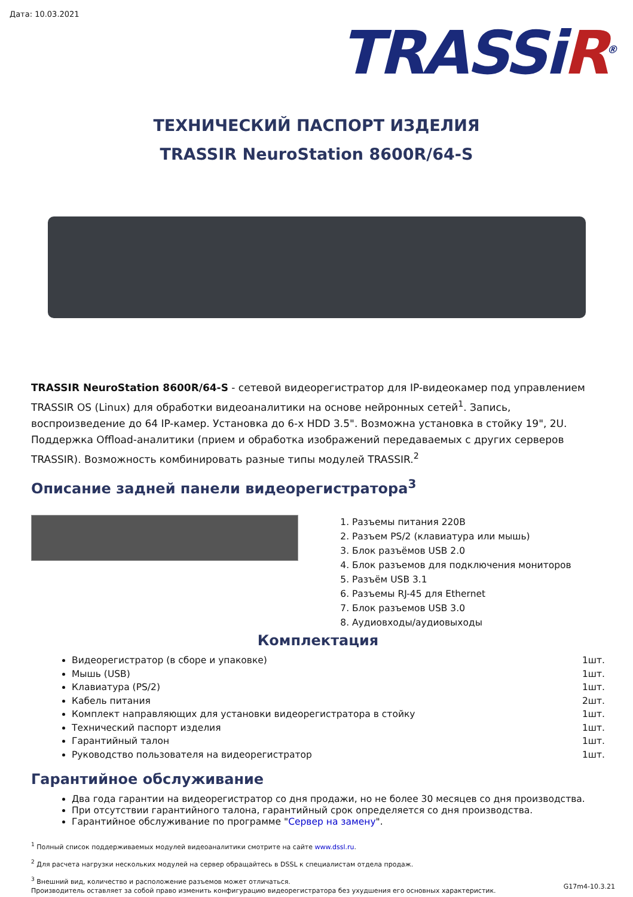Дата: 10.03.2021
TRASSiR<sup>®</sup>
ТЕХНИЧЕСКИЙ ПАСПОРТ ИЗДЕЛИЯ
TRASSIR NeuroStation 8600R/64-S
TRASSIR NeuroStation 8600R/64-S - сетевой видеорегистратор для IP-видеокамер под управлением TRASSIR OS (Linux) для обработки видеоаналитики на основе нейронных сетей<sup>1</sup>. Запись, воспроизведение до 64 IP-камер. Установка до 6-х HDD 3.5". Возможна установка в стойку 19", 2U. Поддержка Offload-аналитики (прием и обработка изображений передаваемых с других серверов TRASSIR). Возможность комбинировать разные типы модулей TRASSIR.<sup>2</sup>
Описание задней панели видеорегистратора<sup>3</sup>
1. Разъемы питания 220В
2. Разъем PS/2 (клавиатура или мышь)
3. Блок разъёмов USB 2.0
4. Блок разъемов для подключения мониторов
5. Разъём USB 3.1
6. Разъемы RJ-45 для Ethernet
7. Блок разъемов USB 3.0
8. Аудиовходы/аудиовыходы
Комплектация
Видеорегистратор (в сборе и упаковке) 1шт.
Мышь (USB) 1шт.
Клавиатура (PS/2) 1шт.
Кабель питания 2шт.
Комплект направляющих для установки видеорегистратора в стойку 1шт.
Технический паспорт изделия 1шт.
Гарантийный талон 1шт.
Руководство пользователя на видеорегистратор 1шт.
Гарантийное обслуживание
Два года гарантии на видеорегистратор со дня продажи, но не более 30 месяцев со дня производства.
При отсутствии гарантийного талона, гарантийный срок определяется со дня производства.
Гарантийное обслуживание по программе "Сервер на замену".
<sup>1</sup> Полный список поддерживаемых модулей видеоаналитики смотрите на сайте www.dssl.ru.
<sup>2</sup> Для расчета нагрузки нескольких модулей на сервер обращайтесь в DSSL к специалистам отдела продаж.
<sup>3</sup> Внешний вид, количество и расположение разъемов может отличаться.
Производитель оставляет за собой право изменить конфигурацию видеорегистратора без ухудшения его основных характеристик.
G17m4-10.3.21